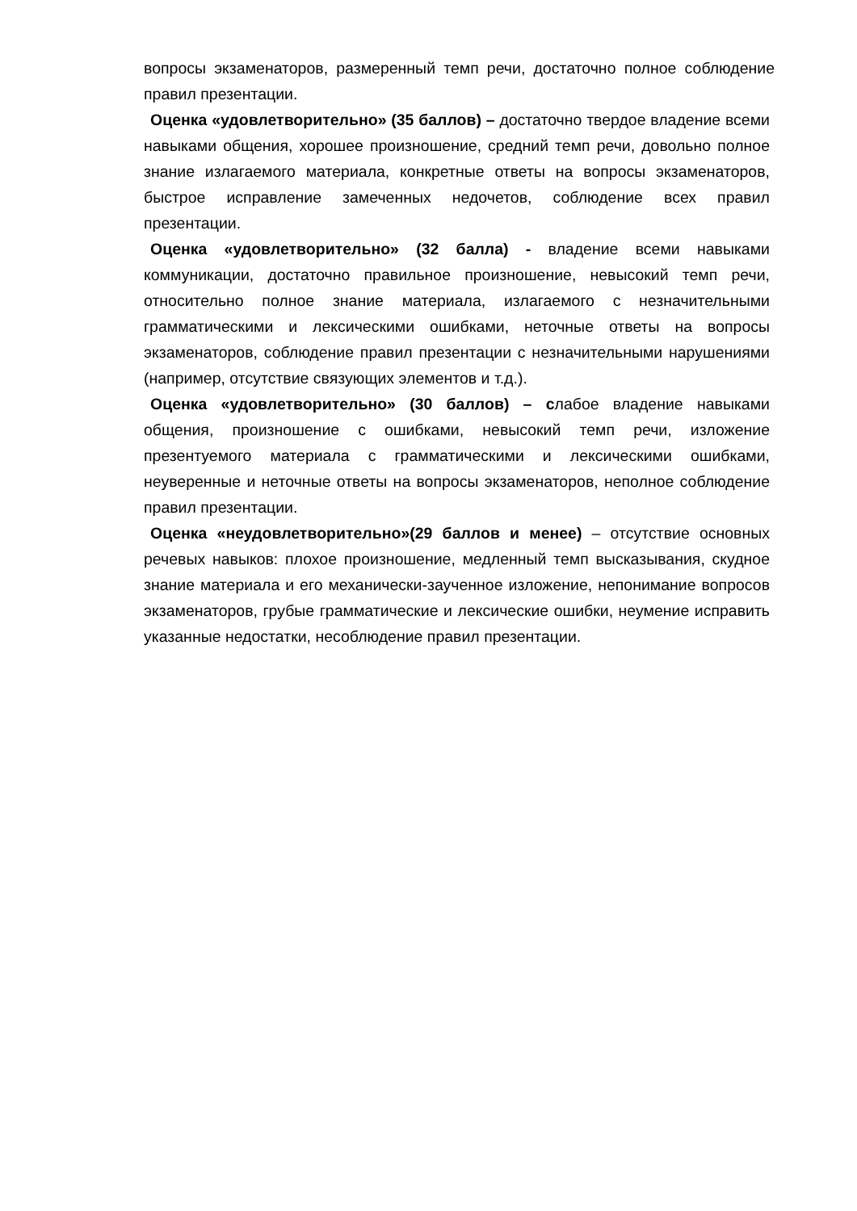вопросы экзаменаторов, размеренный темп речи, достаточно полное соблюдение правил презентации.
Оценка «удовлетворительно» (35 баллов) – достаточно твердое владение всеми навыками общения, хорошее произношение, средний темп речи, довольно полное знание излагаемого материала, конкретные ответы на вопросы экзаменаторов, быстрое исправление замеченных недочетов, соблюдение всех правил презентации.
Оценка «удовлетворительно» (32 балла) - владение всеми навыками коммуникации, достаточно правильное произношение, невысокий темп речи, относительно полное знание материала, излагаемого с незначительными грамматическими и лексическими ошибками, неточные ответы на вопросы экзаменаторов, соблюдение правил презентации с незначительными нарушениями (например, отсутствие связующих элементов и т.д.).
Оценка «удовлетворительно» (30 баллов) – слабое владение навыками общения, произношение с ошибками, невысокий темп речи, изложение презентуемого материала с грамматическими и лексическими ошибками, неуверенные и неточные ответы на вопросы экзаменаторов, неполное соблюдение правил презентации.
Оценка «неудовлетворительно»(29 баллов и менее) – отсутствие основных речевых навыков: плохое произношение, медленный темп высказывания, скудное знание материала и его механически-заученное изложение, непонимание вопросов экзаменаторов, грубые грамматические и лексические ошибки, неумение исправить указанные недостатки, несоблюдение правил презентации.